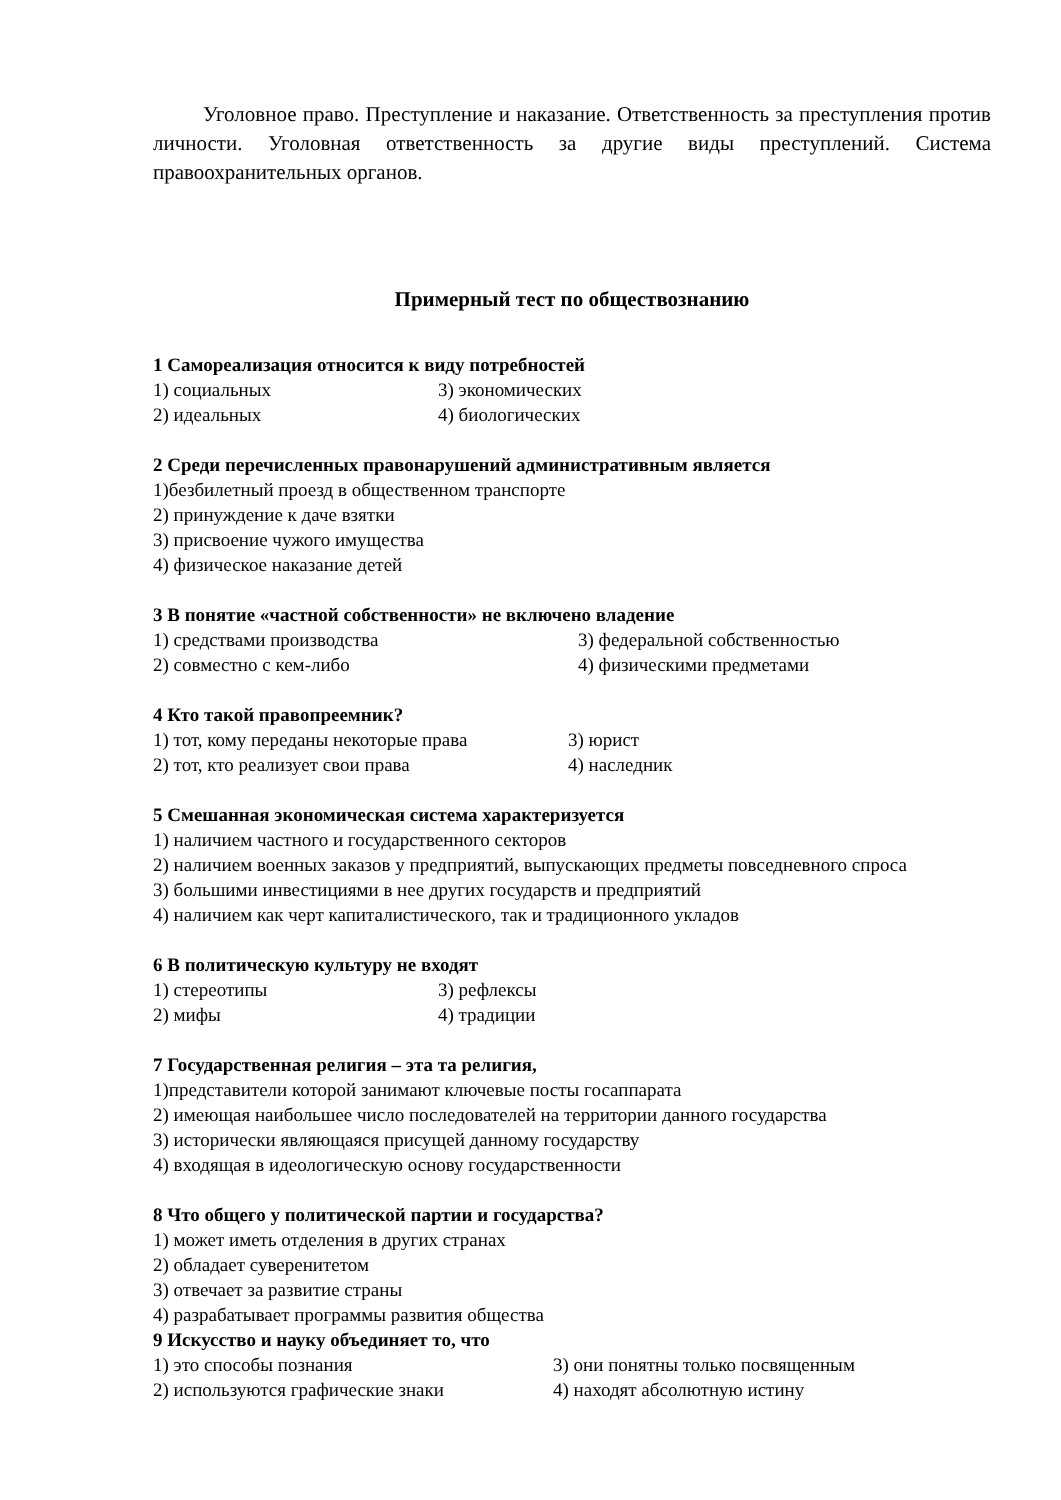Уголовное право. Преступление и наказание. Ответственность за преступления против личности. Уголовная ответственность за другие виды преступлений. Система правоохранительных органов.
Примерный тест по обществознанию
1 Самореализация относится к виду потребностей
1) социальных 3) экономических
2) идеальных 4) биологических
2 Среди перечисленных правонарушений административным является
1)безбилетный проезд в общественном транспорте
2) принуждение к даче взятки
3) присвоение чужого имущества
4) физическое наказание детей
3 В понятие «частной собственности» не включено владение
1) средствами производства 3) федеральной собственностью
2) совместно с кем-либо 4) физическими предметами
4 Кто такой правопреемник?
1) тот, кому переданы некоторые права 3) юрист
2) тот, кто реализует свои права 4) наследник
5 Смешанная экономическая система характеризуется
1) наличием частного и государственного секторов
2) наличием военных заказов у предприятий, выпускающих предметы повседневного спроса
3) большими инвестициями в нее других государств и предприятий
4) наличием как черт капиталистического, так и традиционного укладов
6 В политическую культуру не входят
1) стереотипы 3) рефлексы
2) мифы 4) традиции
7 Государственная религия – эта та религия,
1)представители которой занимают ключевые посты госаппарата
2) имеющая наибольшее число последователей на территории данного государства
3) исторически являющаяся присущей данному государству
4) входящая в идеологическую основу государственности
8 Что общего у политической партии и государства?
1) может иметь отделения в других странах
2) обладает суверенитетом
3) отвечает за развитие страны
4) разрабатывает программы развития общества
9 Искусство и науку объединяет то, что
1) это способы познания 3) они понятны только посвященным
2) используются графические знаки 4) находят абсолютную истину